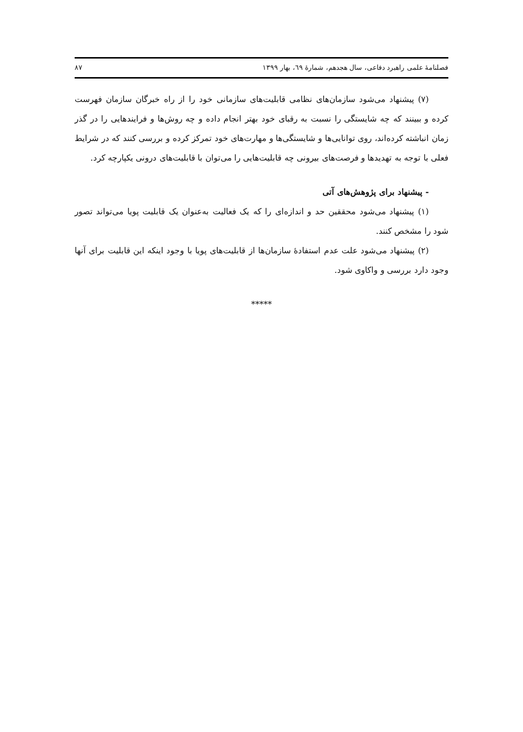فصلنامهٔ علمی راهبرد دفاعی، سال هجدهم، شمارهٔ ٦٩، بهار ١٣٩٩ ٨٧
(٧) پیشنهاد می‌شود سازمان‌های نظامی قابلیت‌های سازمانی خود را از راه خبرگان سازمان فهرست کرده و ببینند که چه شایستگی را نسبت به رقبای خود بهتر انجام داده و چه روش‌ها و فرایندهایی را در گذر زمان انباشته کرده‌اند، روی توانایی‌ها و شایستگی‌ها و مهارت‌های خود تمرکز کرده و بررسی کنند که در شرایط فعلی با توجه به تهدیدها و فرصت‌های بیرونی چه قابلیت‌هایی را می‌توان با قابلیت‌های درونی یکپارچه کرد.
- پیشنهاد برای پژوهش‌های آتی
(١) پیشنهاد می‌شود محققین حد و اندازه‌ای را که یک فعالیت به‌عنوان یک قابلیت پویا می‌تواند تصور شود را مشخص کنند.
(٢) پیشنهاد می‌شود علت عدم استفادهٔ سازمان‌ها از قابلیت‌های پویا با وجود اینکه این قابلیت برای آنها وجود دارد بررسی و واکاوی شود.
*****